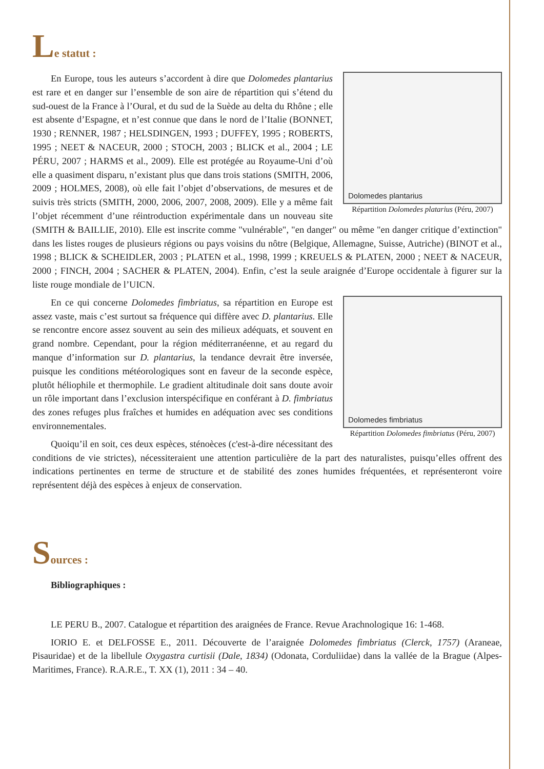Le statut :
Dolomedes plantarius
Répartition Dolomedes platarius (Péru, 2007)
En Europe, tous les auteurs s’accordent à dire que Dolomedes plantarius est rare et en danger sur l’ensemble de son aire de répartition qui s’étend du sud-ouest de la France à l’Oural, et du sud de la Suède au delta du Rhône ; elle est absente d’Espagne, et n’est connue que dans le nord de l’Italie (BONNET, 1930 ; RENNER, 1987 ; HELSDINGEN, 1993 ; DUFFEY, 1995 ; ROBERTS, 1995 ; NEET & NACEUR, 2000 ; STOCH, 2003 ; BLICK et al., 2004 ; LE PÉRU, 2007 ; HARMS et al., 2009). Elle est protégée au Royaume-Uni d’où elle a quasiment disparu, n’existant plus que dans trois stations (SMITH, 2006, 2009 ; HOLMES, 2008), où elle fait l’objet d’observations, de mesures et de suivis très stricts (SMITH, 2000, 2006, 2007, 2008, 2009). Elle y a même fait l’objet récemment d’une réintroduction expérimentale dans un nouveau site (SMITH & BAILLIE, 2010). Elle est inscrite comme "vulnérable", "en danger" ou même "en danger critique d’extinction" dans les listes rouges de plusieurs régions ou pays voisins du nôtre (Belgique, Allemagne, Suisse, Autriche) (BINOT et al., 1998 ; BLICK & SCHEIDLER, 2003 ; PLATEN et al., 1998, 1999 ; KREUELS & PLATEN, 2000 ; NEET & NACEUR, 2000 ; FINCH, 2004 ; SACHER & PLATEN, 2004). Enfin, c’est la seule araignée d’Europe occidentale à figurer sur la liste rouge mondiale de l’UICN.
Dolomedes fimbriatus
Répartition Dolomedes fimbriatus (Péru, 2007)
En ce qui concerne Dolomedes fimbriatus, sa répartition en Europe est assez vaste, mais c’est surtout sa fréquence qui diffère avec D. plantarius. Elle se rencontre encore assez souvent au sein des milieux adéquats, et souvent en grand nombre. Cependant, pour la région méditerranéenne, et au regard du manque d’information sur D. plantarius, la tendance devrait être inversée, puisque les conditions météorologiques sont en faveur de la seconde espèce, plutôt héliophile et thermophile. Le gradient altitudinale doit sans doute avoir un rôle important dans l’exclusion interspécifique en conférant à D. fimbriatus des zones refuges plus fraîches et humides en adéquation avec ses conditions environnementales.
Quoiqu’il en soit, ces deux espèces, sténoèces (c'est-à-dire nécessitant des conditions de vie strictes), nécessiteraient une attention particulière de la part des naturalistes, puisqu’elles offrent des indications pertinentes en terme de structure et de stabilité des zones humides fréquentées, et représenteront voire représentent déjà des espèces à enjeux de conservation.
Sources :
Bibliographiques :
LE PERU B., 2007. Catalogue et répartition des araignées de France. Revue Arachnologique 16: 1-468.
IORIO E. et DELFOSSE E., 2011. Découverte de l’araignée Dolomedes fimbriatus (Clerck, 1757) (Araneae, Pisauridae) et de la libellule Oxygastra curtisii (Dale, 1834) (Odonata, Corduliidae) dans la vallée de la Brague (Alpes-Maritimes, France). R.A.R.E., T. XX (1), 2011 : 34 – 40.